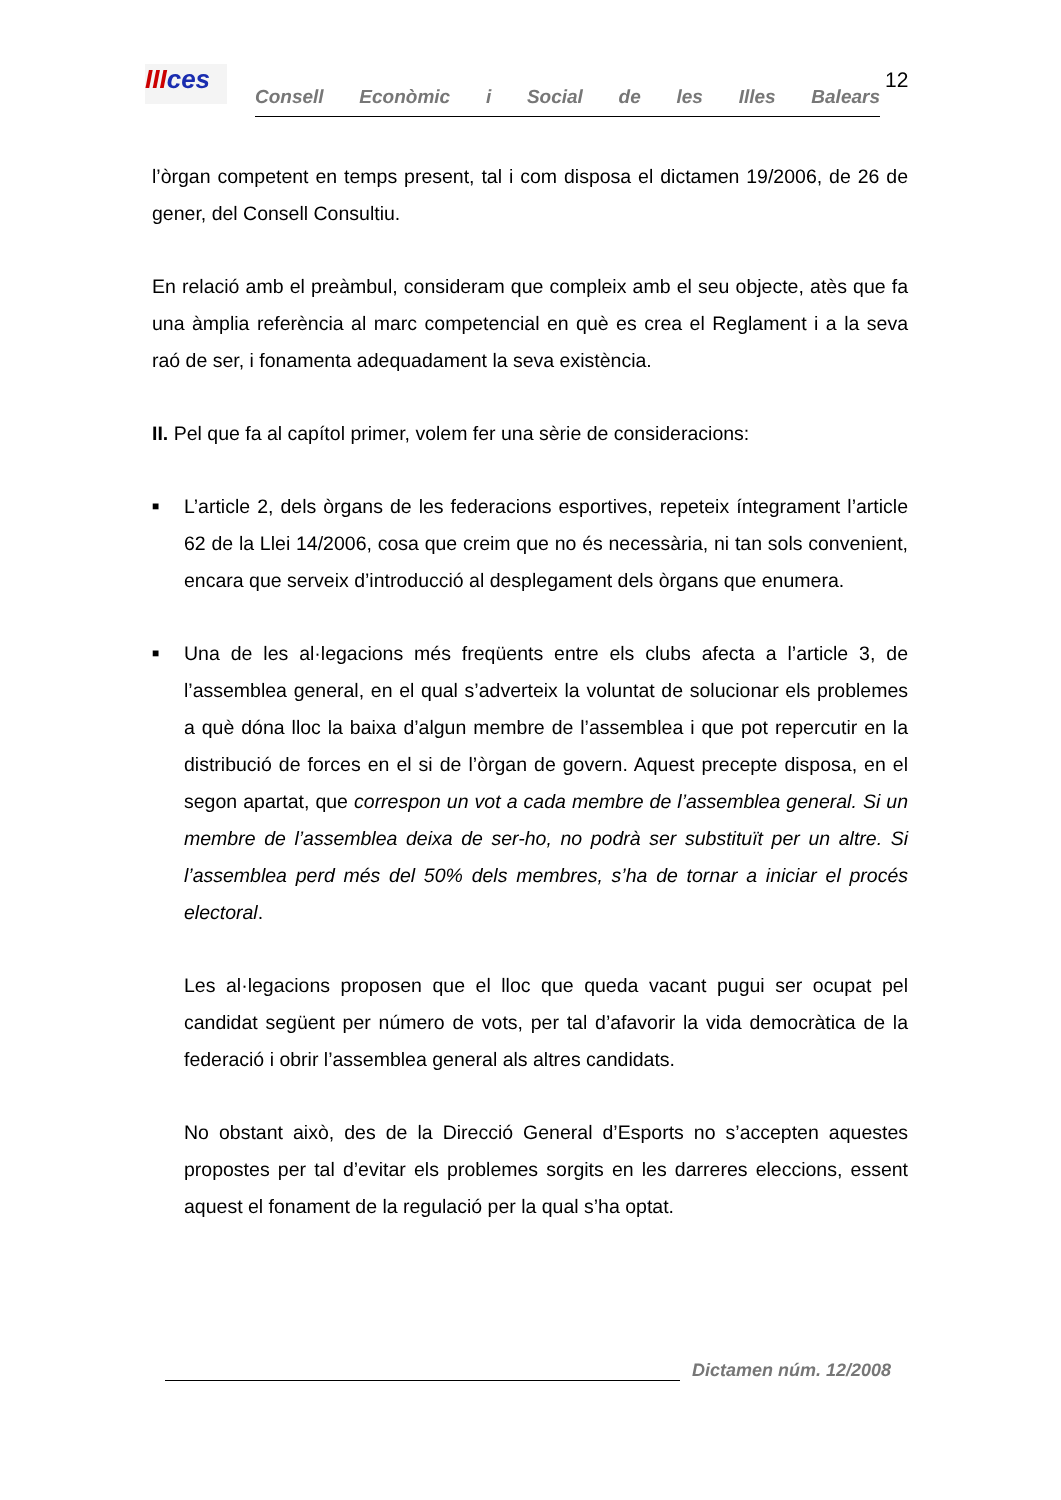IIIces
Consell Econòmic i Social de les Illes Balears
12
l’òrgan competent en temps present, tal i com disposa el dictamen 19/2006, de 26 de gener, del Consell Consultiu.
En relació amb el preàmbul, consideram que compleix amb el seu objecte, atès que fa una àmplia referència al marc competencial en què es crea el Reglament i a la seva raó de ser, i fonamenta adequadament la seva existència.
II. Pel que fa al capítol primer, volem fer una sèrie de consideracions:
■
L’article 2, dels òrgans de les federacions esportives, repeteix íntegrament l’article 62 de la Llei 14/2006, cosa que creim que no és necessària, ni tan sols convenient, encara que serveix d’introducció al desplegament dels òrgans que enumera.
■
Una de les al·legacions més freqüents entre els clubs afecta a l’article 3, de l’assemblea general, en el qual s’adverteix la voluntat de solucionar els problemes a què dóna lloc la baixa d’algun membre de l’assemblea i que pot repercutir en la distribució de forces en el si de l’òrgan de govern. Aquest precepte disposa, en el segon apartat, que correspon un vot a cada membre de l’assemblea general. Si un membre de l’assemblea deixa de ser-ho, no podrà ser substituït per un altre. Si l’assemblea perd més del 50% dels membres, s’ha de tornar a iniciar el procés electoral.
Les al·legacions proposen que el lloc que queda vacant pugui ser ocupat pel candidat següent per número de vots, per tal d’afavorir la vida democràtica de la federació i obrir l’assemblea general als altres candidats.
No obstant això, des de la Direcció General d’Esports no s’accepten aquestes propostes per tal d’evitar els problemes sorgits en les darreres eleccions, essent aquest el fonament de la regulació per la qual s’ha optat.
Dictamen núm. 12/2008